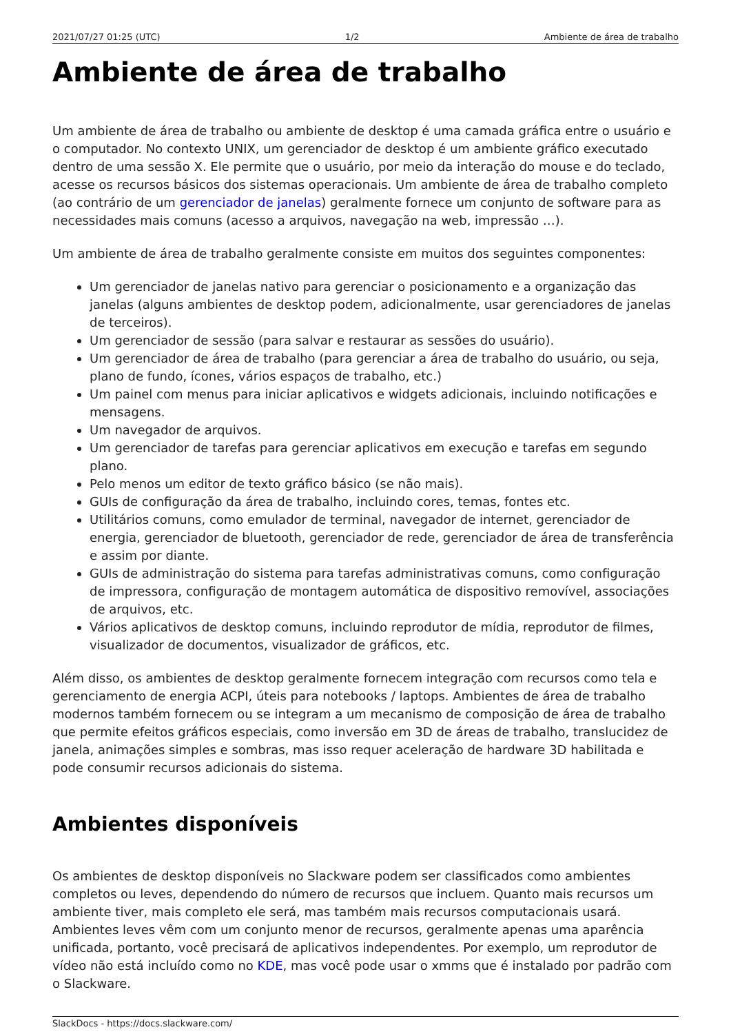2021/07/27 01:25 (UTC) 1/2 Ambiente de área de trabalho
Ambiente de área de trabalho
Um ambiente de área de trabalho ou ambiente de desktop é uma camada gráfica entre o usuário e o computador. No contexto UNIX, um gerenciador de desktop é um ambiente gráfico executado dentro de uma sessão X. Ele permite que o usuário, por meio da interação do mouse e do teclado, acesse os recursos básicos dos sistemas operacionais. Um ambiente de área de trabalho completo (ao contrário de um gerenciador de janelas) geralmente fornece um conjunto de software para as necessidades mais comuns (acesso a arquivos, navegação na web, impressão …).
Um ambiente de área de trabalho geralmente consiste em muitos dos seguintes componentes:
Um gerenciador de janelas nativo para gerenciar o posicionamento e a organização das janelas (alguns ambientes de desktop podem, adicionalmente, usar gerenciadores de janelas de terceiros).
Um gerenciador de sessão (para salvar e restaurar as sessões do usuário).
Um gerenciador de área de trabalho (para gerenciar a área de trabalho do usuário, ou seja, plano de fundo, ícones, vários espaços de trabalho, etc.)
Um painel com menus para iniciar aplicativos e widgets adicionais, incluindo notificações e mensagens.
Um navegador de arquivos.
Um gerenciador de tarefas para gerenciar aplicativos em execução e tarefas em segundo plano.
Pelo menos um editor de texto gráfico básico (se não mais).
GUIs de configuração da área de trabalho, incluindo cores, temas, fontes etc.
Utilitários comuns, como emulador de terminal, navegador de internet, gerenciador de energia, gerenciador de bluetooth, gerenciador de rede, gerenciador de área de transferência e assim por diante.
GUIs de administração do sistema para tarefas administrativas comuns, como configuração de impressora, configuração de montagem automática de dispositivo removível, associações de arquivos, etc.
Vários aplicativos de desktop comuns, incluindo reprodutor de mídia, reprodutor de filmes, visualizador de documentos, visualizador de gráficos, etc.
Além disso, os ambientes de desktop geralmente fornecem integração com recursos como tela e gerenciamento de energia ACPI, úteis para notebooks / laptops. Ambientes de área de trabalho modernos também fornecem ou se integram a um mecanismo de composição de área de trabalho que permite efeitos gráficos especiais, como inversão em 3D de áreas de trabalho, translucidez de janela, animações simples e sombras, mas isso requer aceleração de hardware 3D habilitada e pode consumir recursos adicionais do sistema.
Ambientes disponíveis
Os ambientes de desktop disponíveis no Slackware podem ser classificados como ambientes completos ou leves, dependendo do número de recursos que incluem. Quanto mais recursos um ambiente tiver, mais completo ele será, mas também mais recursos computacionais usará. Ambientes leves vêm com um conjunto menor de recursos, geralmente apenas uma aparência unificada, portanto, você precisará de aplicativos independentes. Por exemplo, um reprodutor de vídeo não está incluído como no KDE, mas você pode usar o xmms que é instalado por padrão com o Slackware.
SlackDocs - https://docs.slackware.com/